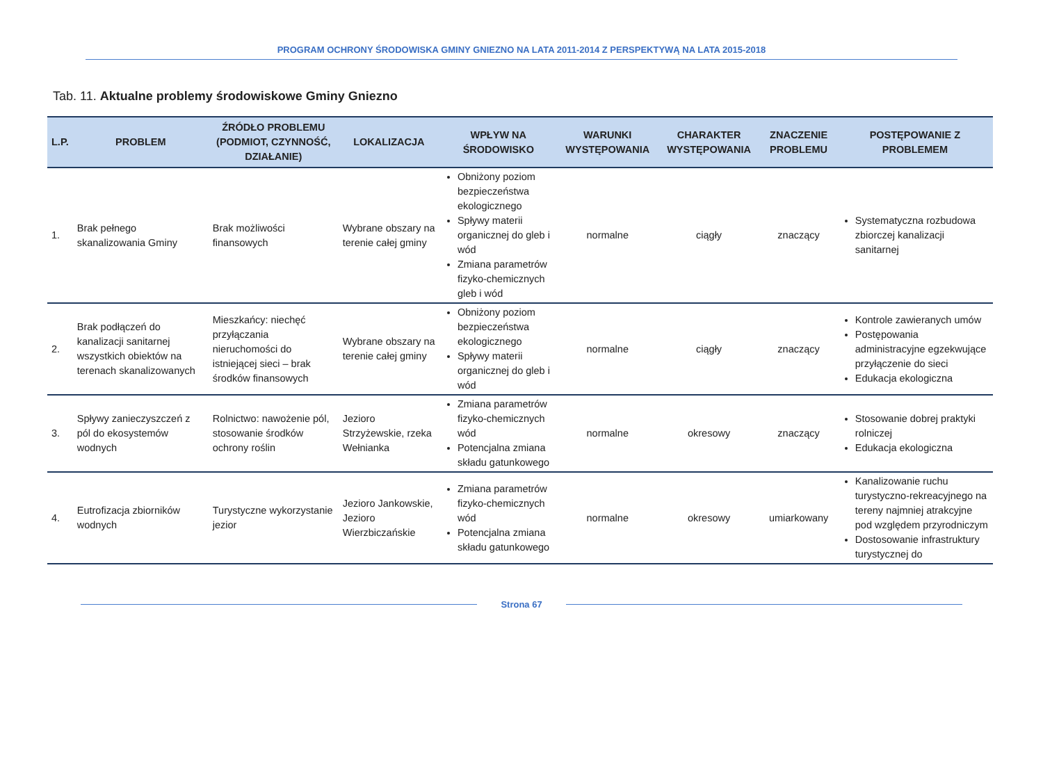PROGRAM OCHRONY ŚRODOWISKA GMINY GNIEZNO NA LATA 2011-2014 Z PERSPEKTYWĄ NA LATA 2015-2018
Tab. 11. Aktualne problemy środowiskowe Gminy Gniezno
| L.P. | PROBLEM | ŹRÓDŁO PROBLEMU (PODMIOT, CZYNNOŚĆ, DZIAŁANIE) | LOKALIZACJA | WPŁYW NA ŚRODOWISKO | WARUNKI WYSTĘPOWANIA | CHARAKTER WYSTĘPOWANIA | ZNACZENIE PROBLEMU | POSTĘPOWANIE Z PROBLEMEM |
| --- | --- | --- | --- | --- | --- | --- | --- | --- |
| 1. | Brak pełnego skanalizowania Gminy | Brak możliwości finansowych | Wybrane obszary na terenie całej gminy | Obniżony poziom bezpieczeństwa ekologicznego Spływy materii organicznej do gleb i wód Zmiana parametrów fizyko-chemicznych gleb i wód | normalne | ciągły | znaczący | Systematyczna rozbudowa zbiorczej kanalizacji sanitarnej |
| 2. | Brak podłączeń do kanalizacji sanitarnej wszystkich obiektów na terenach skanalizowanych | Mieszkańcy: niechęć przyłączania nieruchomości do istniejącej sieci – brak środków finansowych | Wybrane obszary na terenie całej gminy | Obniżony poziom bezpieczeństwa ekologicznego Spływy materii organicznej do gleb i wód | normalne | ciągły | znaczący | Kontrole zawieranych umów Postępowania administracyjne egzekwujące przyłączenie do sieci Edukacja ekologiczna |
| 3. | Spływy zanieczyszczeń z pól do ekosystemów wodnych | Rolnictwo: nawożenie pól, stosowanie środków ochrony roślin | Jezioro Strzyżewskie, rzeka Wełnianka | Zmiana parametrów fizyko-chemicznych wód Potencjalna zmiana składu gatunkowego | normalne | okresowy | znaczący | Stosowanie dobrej praktyki rolniczej Edukacja ekologiczna |
| 4. | Eutrofizacja zbiorników wodnych | Turystyczne wykorzystanie jezior | Jezioro Jankowskie, Jezioro Wierzbiczańskie | Zmiana parametrów fizyko-chemicznych wód Potencjalna zmiana składu gatunkowego | normalne | okresowy | umiarkowany | Kanalizowanie ruchu turystyczno-rekreacyjnego na tereny najmniej atrakcyjne pod względem przyrodniczym Dostosowanie infrastruktury turystycznej do |
Strona 67